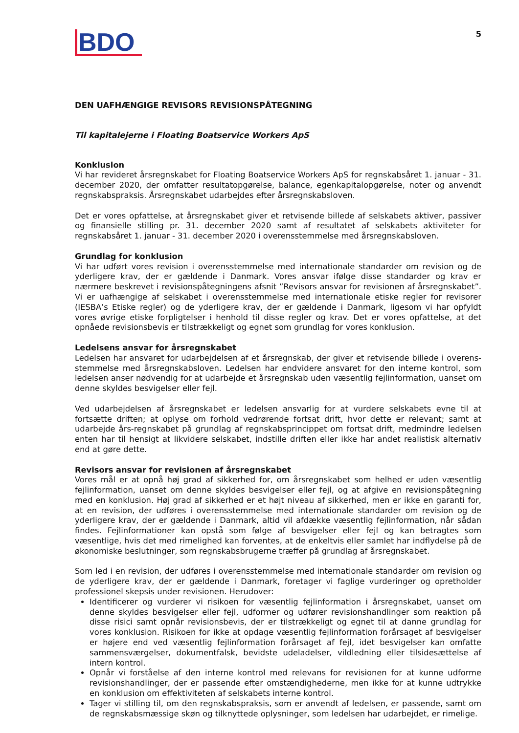BDO
5
DEN UAFHÆNGIGE REVISORS REVISIONSPÅTEGNING
Til kapitalejerne i Floating Boatservice Workers ApS
Konklusion
Vi har revideret årsregnskabet for Floating Boatservice Workers ApS for regnskabsåret 1. januar - 31. december 2020, der omfatter resultatopgørelse, balance, egenkapitalopgørelse, noter og anvendt regnskabspraksis. Årsregnskabet udarbejdes efter årsregnskabsloven.
Det er vores opfattelse, at årsregnskabet giver et retvisende billede af selskabets aktiver, passiver og finansielle stilling pr. 31. december 2020 samt af resultatet af selskabets aktiviteter for regnskabsåret 1. januar - 31. december 2020 i overensstemmelse med årsregnskabsloven.
Grundlag for konklusion
Vi har udført vores revision i overensstemmelse med internationale standarder om revision og de yderligere krav, der er gældende i Danmark. Vores ansvar ifølge disse standarder og krav er nærmere beskrevet i revisionspåtegningens afsnit ”Revisors ansvar for revisionen af årsregnskabet”. Vi er uafhængige af selskabet i overensstemmelse med internationale etiske regler for revisorer (IESBA’s Etiske regler) og de yderligere krav, der er gældende i Danmark, ligesom vi har opfyldt vores øvrige etiske forpligtelser i henhold til disse regler og krav. Det er vores opfattelse, at det opnåede revisionsbevis er tilstrækkeligt og egnet som grundlag for vores konklusion.
Ledelsens ansvar for årsregnskabet
Ledelsen har ansvaret for udarbejdelsen af et årsregnskab, der giver et retvisende billede i overens-stemmelse med årsregnskabsloven. Ledelsen har endvidere ansvaret for den interne kontrol, som ledelsen anser nødvendig for at udarbejde et årsregnskab uden væsentlig fejlinformation, uanset om denne skyldes besvigelser eller fejl.
Ved udarbejdelsen af årsregnskabet er ledelsen ansvarlig for at vurdere selskabets evne til at fortsætte driften; at oplyse om forhold vedrørende fortsat drift, hvor dette er relevant; samt at udarbejde års-regnskabet på grundlag af regnskabsprincippet om fortsat drift, medmindre ledelsen enten har til hensigt at likvidere selskabet, indstille driften eller ikke har andet realistisk alternativ end at gøre dette.
Revisors ansvar for revisionen af årsregnskabet
Vores mål er at opnå høj grad af sikkerhed for, om årsregnskabet som helhed er uden væsentlig fejlinformation, uanset om denne skyldes besvigelser eller fejl, og at afgive en revisionspåtegning med en konklusion. Høj grad af sikkerhed er et højt niveau af sikkerhed, men er ikke en garanti for, at en revision, der udføres i overensstemmelse med internationale standarder om revision og de yderligere krav, der er gældende i Danmark, altid vil afdække væsentlig fejlinformation, når sådan findes. Fejlinformationer kan opstå som følge af besvigelser eller fejl og kan betragtes som væsentlige, hvis det med rimelighed kan forventes, at de enkeltvis eller samlet har indflydelse på de økonomiske beslutninger, som regnskabsbrugerne træffer på grundlag af årsregnskabet.
Som led i en revision, der udføres i overensstemmelse med internationale standarder om revision og de yderligere krav, der er gældende i Danmark, foretager vi faglige vurderinger og opretholder professionel skepsis under revisionen. Herudover:
Identificerer og vurderer vi risikoen for væsentlig fejlinformation i årsregnskabet, uanset om denne skyldes besvigelser eller fejl, udformer og udfører revisionshandlinger som reaktion på disse risici samt opnår revisionsbevis, der er tilstrækkeligt og egnet til at danne grundlag for vores konklusion. Risikoen for ikke at opdage væsentlig fejlinformation forårsaget af besvigelser er højere end ved væsentlig fejlinformation forårsaget af fejl, idet besvigelser kan omfatte sammensværgelser, dokumentfalsk, bevidste udeladelser, vildledning eller tilsidesættelse af intern kontrol.
Opnår vi forståelse af den interne kontrol med relevans for revisionen for at kunne udforme revisionshandlinger, der er passende efter omstændighederne, men ikke for at kunne udtrykke en konklusion om effektiviteten af selskabets interne kontrol.
Tager vi stilling til, om den regnskabspraksis, som er anvendt af ledelsen, er passende, samt om de regnskabsmæssige skøn og tilknyttede oplysninger, som ledelsen har udarbejdet, er rimelige.